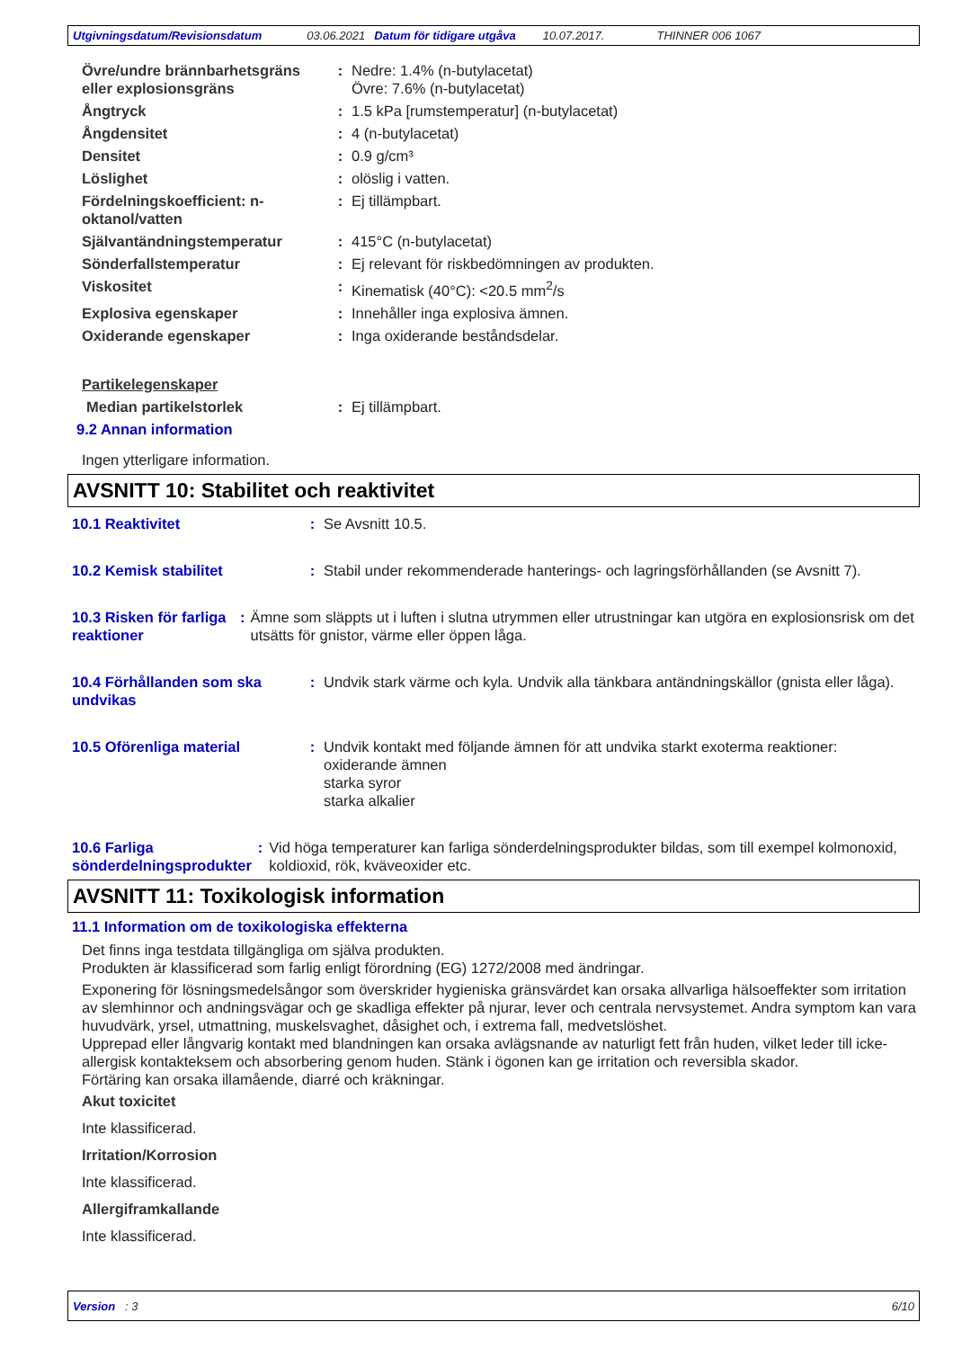Utgivningsdatum/Revisionsdatum 03.06.2021 Datum för tidigare utgåva 10.07.2017. THINNER 006 1067
Övre/undre brännbarhetsgräns eller explosionsgräns
: Nedre: 1.4% (n-butylacetat)
Övre: 7.6% (n-butylacetat)
Ångtryck : 1.5 kPa [rumstemperatur] (n-butylacetat)
Ångdensitet : 4 (n-butylacetat)
Densitet : 0.9 g/cm³
Löslighet : olöslig i vatten.
Fördelningskoefficient: n-oktanol/vatten
: Ej tillämpbart.
Självantändningstemperatur : 415°C (n-butylacetat)
Sönderfallstemperatur : Ej relevant för riskbedömningen av produkten.
Viskositet : Kinematisk (40°C): <20.5 mm<sup>2</sup>/s
Explosiva egenskaper : Innehåller inga explosiva ämnen.
Oxiderande egenskaper : Inga oxiderande beståndsdelar.
Partikelegenskaper
Median partikelstorlek : Ej tillämpbart.
9.2 Annan information
Ingen ytterligare information.
AVSNITT 10: Stabilitet och reaktivitet
10.1 Reaktivitet : Se Avsnitt 10.5.
10.2 Kemisk stabilitet : Stabil under rekommenderade hanterings- och lagringsförhållanden (se Avsnitt 7).
10.3 Risken för farliga reaktioner
: Ämne som släppts ut i luften i slutna utrymmen eller utrustningar kan utgöra en explosionsrisk om det utsätts för gnistor, värme eller öppen låga.
10.4 Förhållanden som ska undvikas
: Undvik stark värme och kyla. Undvik alla tänkbara antändningskällor (gnista eller låga).
10.5 Oförenliga material : Undvik kontakt med följande ämnen för att undvika starkt exoterma reaktioner:
oxiderande ämnen
starka syror
starka alkalier
10.6 Farliga sönderdelningsprodukter
: Vid höga temperaturer kan farliga sönderdelningsprodukter bildas, som till exempel kolmonoxid, koldioxid, rök, kväveoxider etc.
AVSNITT 11: Toxikologisk information
11.1 Information om de toxikologiska effekterna
Det finns inga testdata tillgängliga om själva produkten.
Produkten är klassificerad som farlig enligt förordning (EG) 1272/2008 med ändringar.
Exponering för lösningsmedelsångor som överskrider hygieniska gränsvärdet kan orsaka allvarliga hälsoeffekter som irritation av slemhinnor och andningsvägar och ge skadliga effekter på njurar, lever och centrala nervsystemet. Andra symptom kan vara huvudvärk, yrsel, utmattning, muskelsvaghet, dåsighet och, i extrema fall, medvetslöshet.
Upprepad eller långvarig kontakt med blandningen kan orsaka avlägsnande av naturligt fett från huden, vilket leder till icke-allergisk kontakteksem och absorbering genom huden. Stänk i ögonen kan ge irritation och reversibla skador.
Förtäring kan orsaka illamående, diarré och kräkningar.
Akut toxicitet
Inte klassificerad.
Irritation/Korrosion
Inte klassificerad.
Allergiframkallande
Inte klassificerad.
Version : 3 6/10